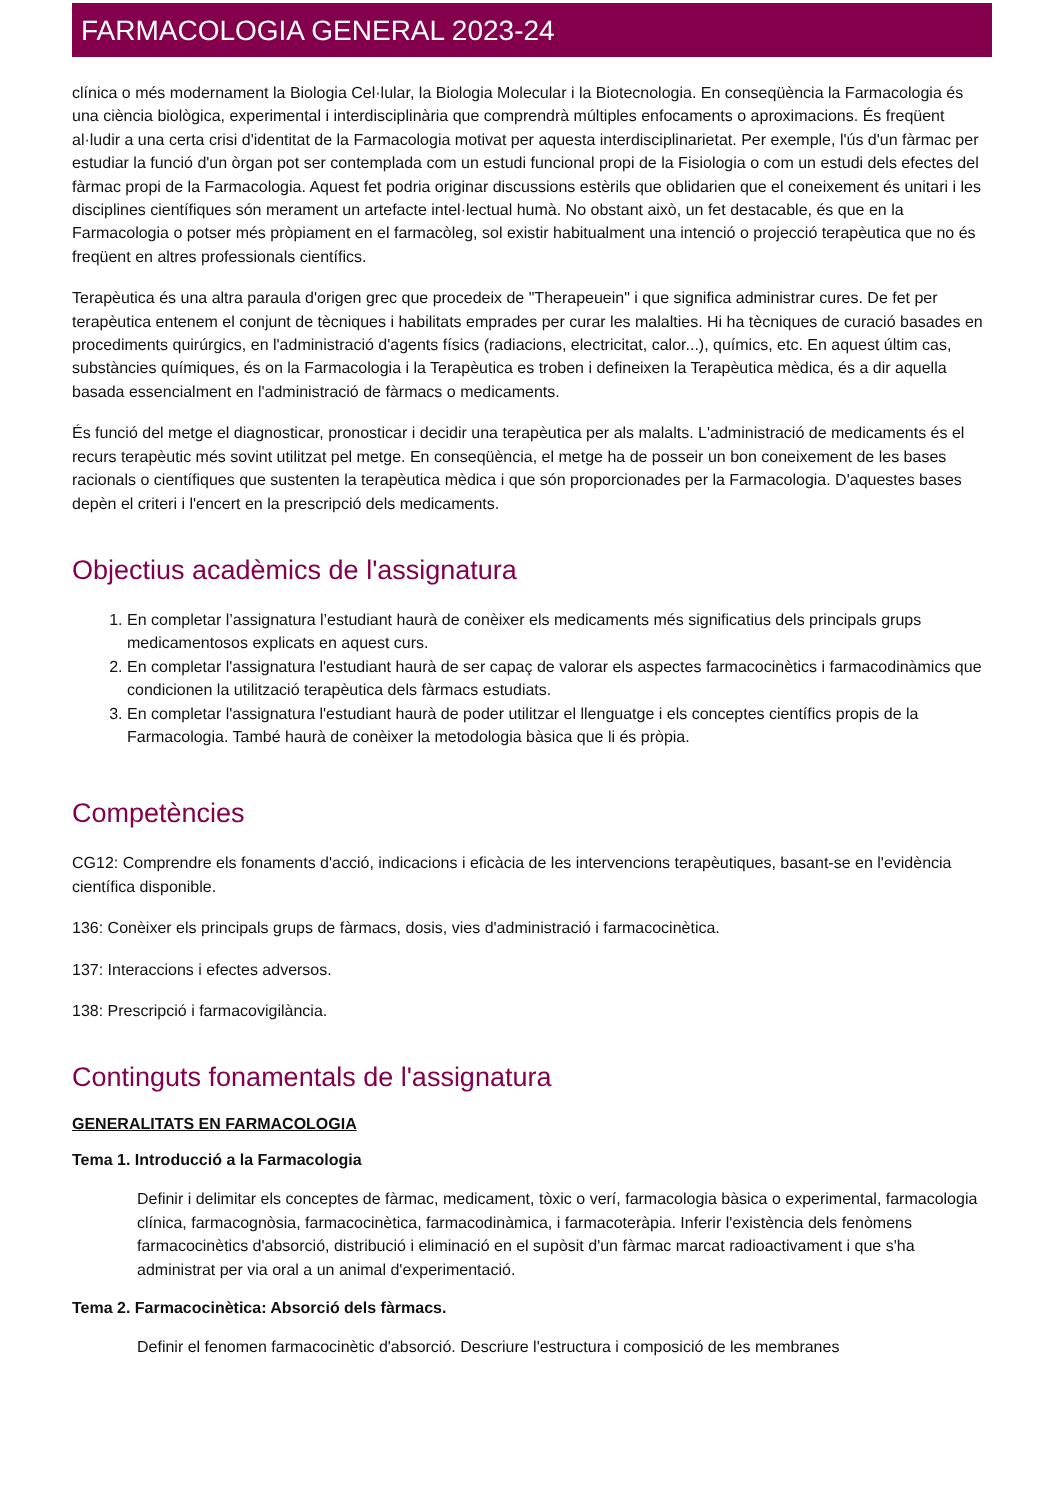FARMACOLOGIA GENERAL 2023-24
clínica o més modernament la Biologia Cel·lular, la Biologia Molecular i la Biotecnologia. En conseqüència la Farmacologia és una ciència biològica, experimental i interdisciplinària que comprendrà múltiples enfocaments o aproximacions. És freqüent al·ludir a una certa crisi d'identitat de la Farmacologia motivat per aquesta interdisciplinarietat. Per exemple, l'ús d'un fàrmac per estudiar la funció d'un òrgan pot ser contemplada com un estudi funcional propi de la Fisiologia o com un estudi dels efectes del fàrmac propi de la Farmacologia. Aquest fet podria originar discussions estèrils que oblidarien que el coneixement és unitari i les disciplines científiques són merament un artefacte intel·lectual humà. No obstant això, un fet destacable, és que en la Farmacologia o potser més pròpiament en el farmacòleg, sol existir habitualment una intenció o projecció terapèutica que no és freqüent en altres professionals científics.
Terapèutica és una altra paraula d'origen grec que procedeix de "Therapeuein" i que significa administrar cures. De fet per terapèutica entenem el conjunt de tècniques i habilitats emprades per curar les malalties. Hi ha tècniques de curació basades en procediments quirúrgics, en l'administració d'agents físics (radiacions, electricitat, calor...), químics, etc. En aquest últim cas, substàncies químiques, és on la Farmacologia i la Terapèutica es troben i defineixen la Terapèutica mèdica, és a dir aquella basada essencialment en l'administració de fàrmacs o medicaments.
És funció del metge el diagnosticar, pronosticar i decidir una terapèutica per als malalts. L'administració de medicaments és el recurs terapèutic més sovint utilitzat pel metge. En conseqüència, el metge ha de posseir un bon coneixement de les bases racionals o científiques que sustenten la terapèutica mèdica i que són proporcionades per la Farmacologia. D'aquestes bases depèn el criteri i l'encert en la prescripció dels medicaments.
Objectius acadèmics de l'assignatura
1. En completar l’assignatura l’estudiant haurà de conèixer els medicaments més significatius dels principals grups medicamentosos explicats en aquest curs.
2. En completar l'assignatura l'estudiant haurà de ser capaç de valorar els aspectes farmacocinètics i farmacodinàmics que condicionen la utilització terapèutica dels fàrmacs estudiats.
3. En completar l'assignatura l'estudiant haurà de poder utilitzar el llenguatge i els conceptes científics propis de la Farmacologia. També haurà de conèixer la metodologia bàsica que li és pròpia.
Competències
CG12: Comprendre els fonaments d'acció, indicacions i eficàcia de les intervencions terapèutiques, basant-se en l'evidència científica disponible.
136: Conèixer els principals grups de fàrmacs, dosis, vies d'administració i farmacocinètica.
137: Interaccions i efectes adversos.
138: Prescripció i farmacovigilància.
Continguts fonamentals de l'assignatura
GENERALITATS EN FARMACOLOGIA
Tema 1. Introducció a la Farmacologia
Definir i delimitar els conceptes de fàrmac, medicament, tòxic o verí, farmacologia bàsica o experimental, farmacologia clínica, farmacognòsia, farmacocinètica, farmacodinàmica, i farmacoteràpia. Inferir l'existència dels fenòmens farmacocinètics d'absorció, distribució i eliminació en el supòsit d'un fàrmac marcat radioactivament i que s'ha administrat per via oral a un animal d'experimentació.
Tema 2. Farmacocinètica: Absorció dels fàrmacs.
Definir el fenomen farmacocinètic d'absorció. Descriure l'estructura i composició de les membranes